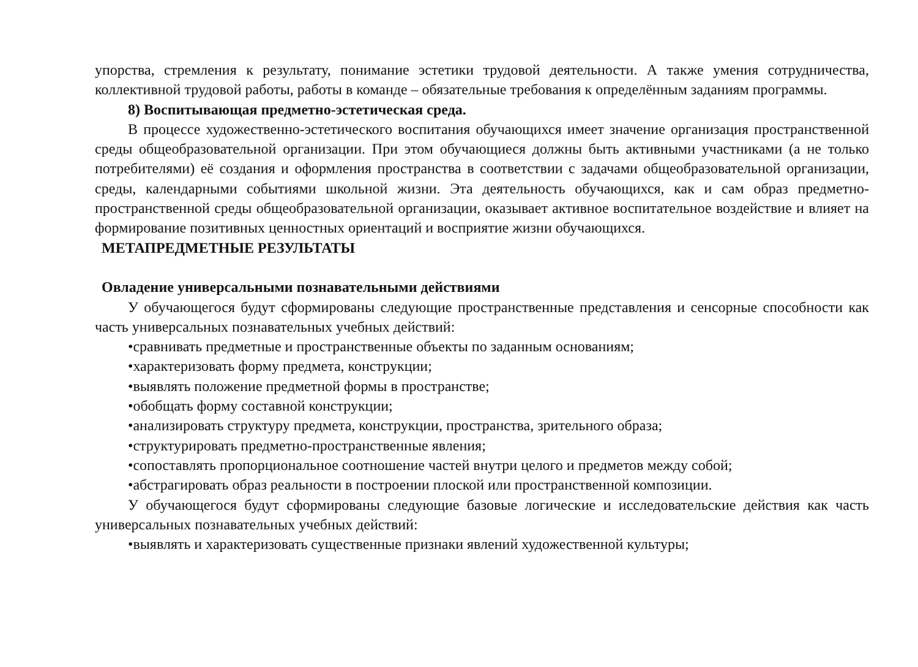упорства, стремления к результату, понимание эстетики трудовой деятельности. А также умения сотрудничества, коллективной трудовой работы, работы в команде – обязательные требования к определённым заданиям программы.
8) Воспитывающая предметно-эстетическая среда.
В процессе художественно-эстетического воспитания обучающихся имеет значение организация пространственной среды общеобразовательной организации. При этом обучающиеся должны быть активными участниками (а не только потребителями) её создания и оформления пространства в соответствии с задачами общеобразовательной организации, среды, календарными событиями школьной жизни. Эта деятельность обучающихся, как и сам образ предметно-пространственной среды общеобразовательной организации, оказывает активное воспитательное воздействие и влияет на формирование позитивных ценностных ориентаций и восприятие жизни обучающихся.
МЕТАПРЕДМЕТНЫЕ РЕЗУЛЬТАТЫ
Овладение универсальными познавательными действиями
У обучающегося будут сформированы следующие пространственные представления и сенсорные способности как часть универсальных познавательных учебных действий:
•сравнивать предметные и пространственные объекты по заданным основаниям;
•характеризовать форму предмета, конструкции;
•выявлять положение предметной формы в пространстве;
•обобщать форму составной конструкции;
•анализировать структуру предмета, конструкции, пространства, зрительного образа;
•структурировать предметно-пространственные явления;
•сопоставлять пропорциональное соотношение частей внутри целого и предметов между собой;
•абстрагировать образ реальности в построении плоской или пространственной композиции.
У обучающегося будут сформированы следующие базовые логические и исследовательские действия как часть универсальных познавательных учебных действий:
•выявлять и характеризовать существенные признаки явлений художественной культуры;